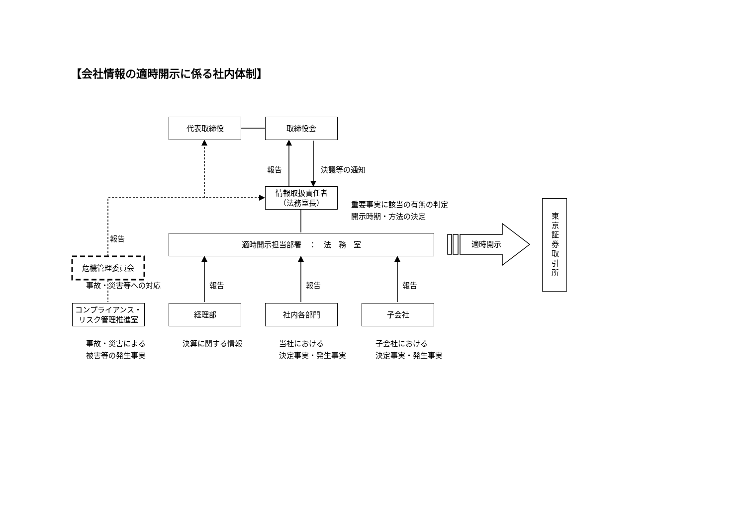【会社情報の適時開示に係る社内体制】
代表取締役 取締役会
報告 決議等の通知
情報取扱責任者
（法務室長）
重要事実に該当の有無の判定
開示時期・方法の決定
報告 適時開示担当部署　：　法　務　室
適時開示
東京証券取引所
危機管理委員会
事故・災害等への対応 報告 報告 報告
コンプライアンス・
リスク管理推進室
経理部 社内各部門 子会社
事故・災害による
被害等の発生事実
決算に関する情報
当社における
決定事実・発生事実
子会社における
決定事実・発生事実